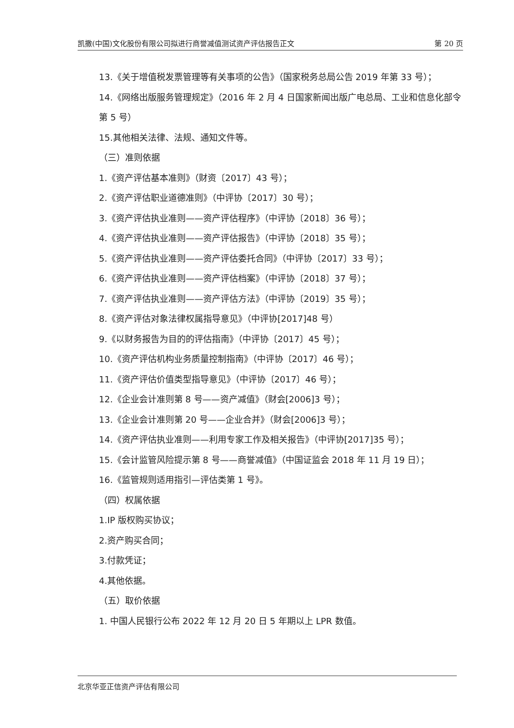凯撒(中国)文化股份有限公司拟进行商誉减值测试资产评估报告正文 第 20 页
13.《关于增值税发票管理等有关事项的公告》（国家税务总局公告 2019 年第 33 号）；
14.《网络出版服务管理规定》（2016 年 2 月 4 日国家新闻出版广电总局、工业和信息化部令第 5 号）
15.其他相关法律、法规、通知文件等。
（三）准则依据
1.《资产评估基本准则》（财资〔2017〕43 号）；
2.《资产评估职业道德准则》（中评协〔2017〕30 号）；
3.《资产评估执业准则——资产评估程序》（中评协〔2018〕36 号）；
4.《资产评估执业准则——资产评估报告》（中评协〔2018〕35 号）；
5.《资产评估执业准则——资产评估委托合同》（中评协〔2017〕33 号）；
6.《资产评估执业准则——资产评估档案》（中评协〔2018〕37 号）；
7.《资产评估执业准则——资产评估方法》（中评协〔2019〕35 号）；
8.《资产评估对象法律权属指导意见》（中评协[2017]48 号）
9.《以财务报告为目的的评估指南》（中评协〔2017〕45 号）；
10.《资产评估机构业务质量控制指南》（中评协〔2017〕46 号）；
11.《资产评估价值类型指导意见》（中评协〔2017〕46 号）；
12.《企业会计准则第 8 号——资产减值》（财会[2006]3 号）；
13.《企业会计准则第 20 号——企业合并》（财会[2006]3 号）；
14.《资产评估执业准则——利用专家工作及相关报告》（中评协[2017]35 号）；
15.《会计监管风险提示第 8 号——商誉减值》（中国证监会 2018 年 11 月 19 日）；
16.《监管规则适用指引—评估类第 1 号》。
（四）权属依据
1.IP 版权购买协议；
2.资产购买合同；
3.付款凭证；
4.其他依据。
（五）取价依据
1. 中国人民银行公布 2022 年 12 月 20 日 5 年期以上 LPR 数值。
北京华亚正信资产评估有限公司